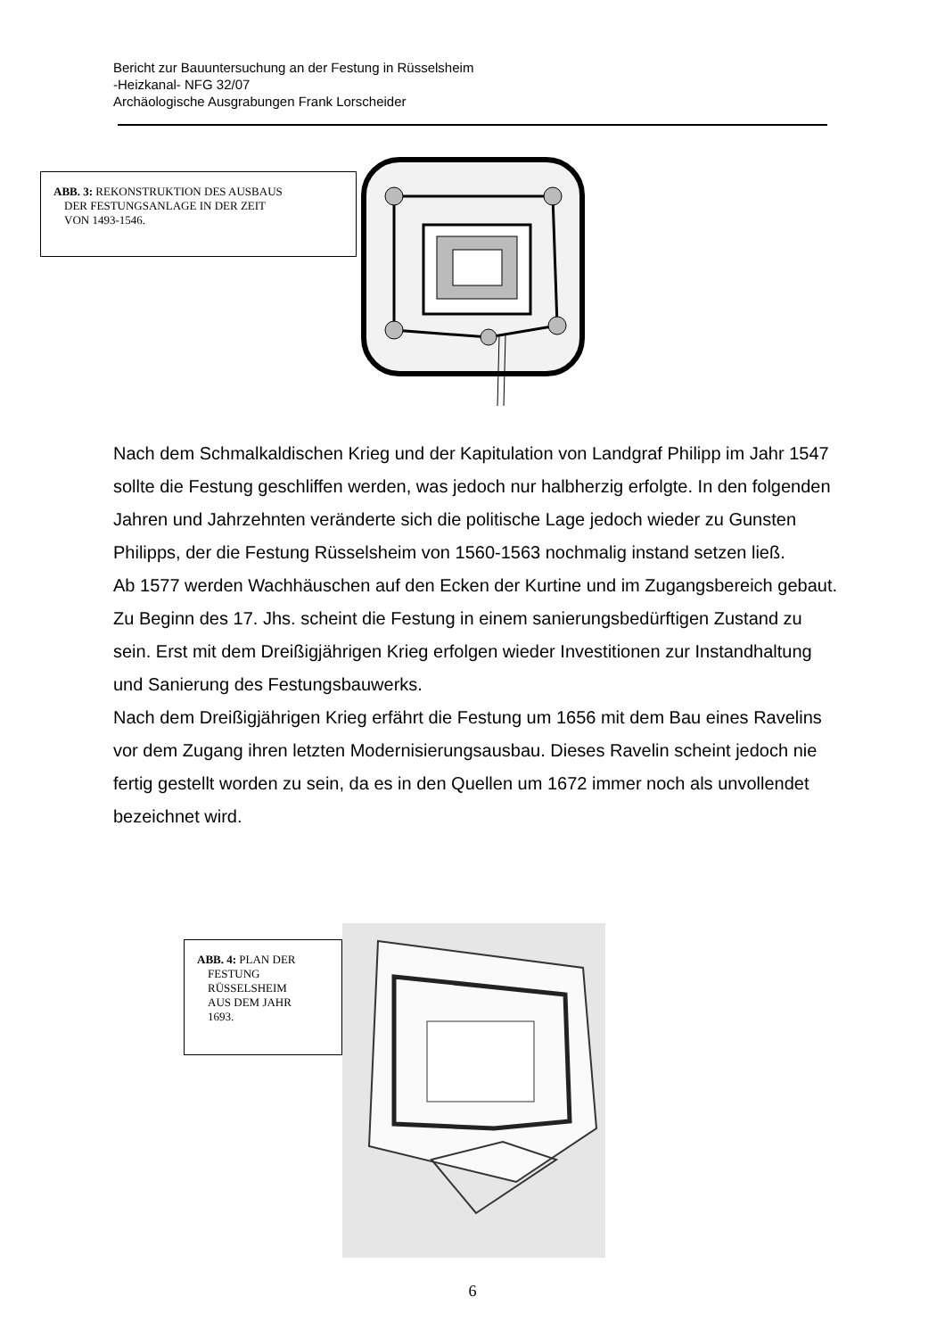Bericht zur Bauuntersuchung an der Festung in Rüsselsheim
-Heizkanal- NFG 32/07
Archäologische Ausgrabungen Frank Lorscheider
ABB. 3: REKONSTRUKTION DES AUSBAUS
DER FESTUNGSANLAGE IN DER ZEIT
VON 1493-1546.
Nach dem Schmalkaldischen Krieg und der Kapitulation von Landgraf Philipp im Jahr 1547 sollte die Festung geschliffen werden, was jedoch nur halbherzig erfolgte. In den folgenden Jahren und Jahrzehnten veränderte sich die politische Lage jedoch wieder zu Gunsten Philipps, der die Festung Rüsselsheim von 1560-1563 nochmalig instand setzen ließ.
Ab 1577 werden Wachhäuschen auf den Ecken der Kurtine und im Zugangsbereich gebaut.
Zu Beginn des 17. Jhs. scheint die Festung in einem sanierungsbedürftigen Zustand zu sein. Erst mit dem Dreißigjährigen Krieg erfolgen wieder Investitionen zur Instandhaltung und Sanierung des Festungsbauwerks.
Nach dem Dreißigjährigen Krieg erfährt die Festung um 1656 mit dem Bau eines Ravelins vor dem Zugang ihren letzten Modernisierungsausbau. Dieses Ravelin scheint jedoch nie fertig gestellt worden zu sein, da es in den Quellen um 1672 immer noch als unvollendet bezeichnet wird.
ABB. 4: PLAN DER
FESTUNG
RÜSSELSHEIM
AUS DEM JAHR
1693.
6